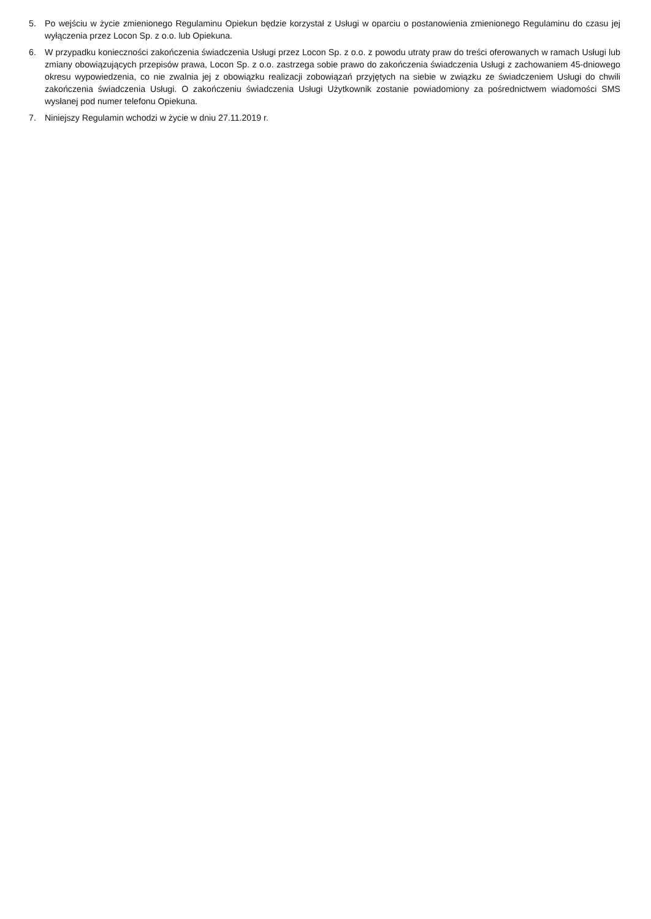5. Po wejściu w życie zmienionego Regulaminu Opiekun będzie korzystał z Usługi w oparciu o postanowienia zmienionego Regulaminu do czasu jej wyłączenia przez Locon Sp. z o.o. lub Opiekuna.
6. W przypadku konieczności zakończenia świadczenia Usługi przez Locon Sp. z o.o. z powodu utraty praw do treści oferowanych w ramach Usługi lub zmiany obowiązujących przepisów prawa, Locon Sp. z o.o. zastrzega sobie prawo do zakończenia świadczenia Usługi z zachowaniem 45-dniowego okresu wypowiedzenia, co nie zwalnia jej z obowiązku realizacji zobowiązań przyjętych na siebie w związku ze świadczeniem Usługi do chwili zakończenia świadczenia Usługi. O zakończeniu świadczenia Usługi Użytkownik zostanie powiadomiony za pośrednictwem wiadomości SMS wysłanej pod numer telefonu Opiekuna.
7. Niniejszy Regulamin wchodzi w życie w dniu 27.11.2019 r.